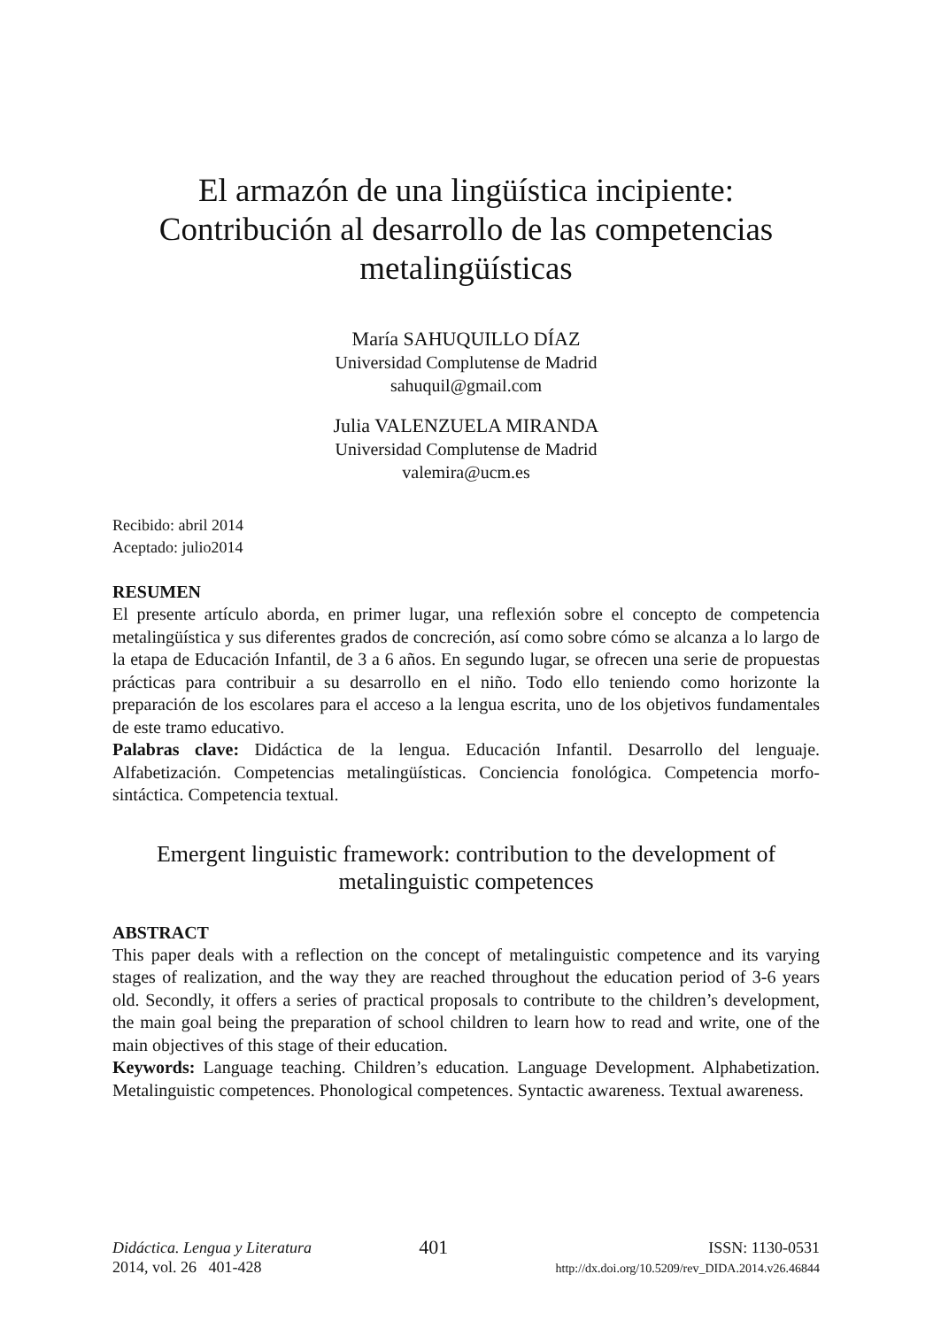El armazón de una lingüística incipiente: Contribución al desarrollo de las competencias metalingüísticas
María SAHUQUILLO DÍAZ
Universidad Complutense de Madrid
sahuquil@gmail.com
Julia VALENZUELA MIRANDA
Universidad Complutense de Madrid
valemira@ucm.es
Recibido: abril 2014
Aceptado: julio2014
RESUMEN
El presente artículo aborda, en primer lugar, una reflexión sobre el concepto de competencia metalingüística y sus diferentes grados de concreción, así como sobre cómo se alcanza a lo largo de la etapa de Educación Infantil, de 3 a 6 años. En segundo lugar, se ofrecen una serie de propuestas prácticas para contribuir a su desarrollo en el niño. Todo ello teniendo como horizonte la preparación de los escolares para el acceso a la lengua escrita, uno de los objetivos fundamentales de este tramo educativo.
Palabras clave: Didáctica de la lengua. Educación Infantil. Desarrollo del lenguaje. Alfabetización. Competencias metalingüísticas. Conciencia fonológica. Competencia morfo-sintáctica. Competencia textual.
Emergent linguistic framework: contribution to the development of metalinguistic competences
ABSTRACT
This paper deals with a reflection on the concept of metalinguistic competence and its varying stages of realization, and the way they are reached throughout the education period of 3-6 years old. Secondly, it offers a series of practical proposals to contribute to the children’s development, the main goal being the preparation of school children to learn how to read and write, one of the main objectives of this stage of their education.
Keywords: Language teaching. Children’s education. Language Development. Alphabetization. Metalinguistic competences. Phonological competences. Syntactic awareness. Textual awareness.
Didáctica. Lengua y Literatura
2014, vol. 26 401-428
401
ISSN: 1130-0531
http://dx.doi.org/10.5209/rev_DIDA.2014.v26.46844